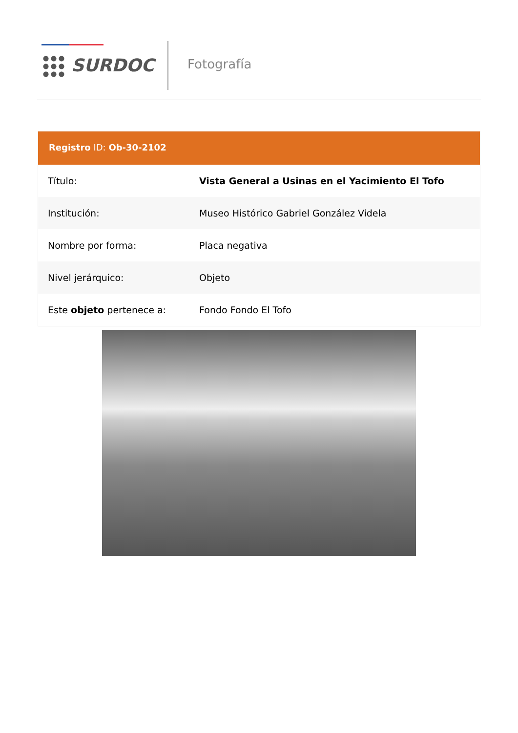SURDOC Fotografía
Registro ID: Ob-30-2102
| Título: | Vista General a Usinas en el Yacimiento El Tofo |
| Institución: | Museo Histórico Gabriel González Videla |
| Nombre por forma: | Placa negativa |
| Nivel jerárquico: | Objeto |
| Este objeto pertenece a: | Fondo Fondo El Tofo |